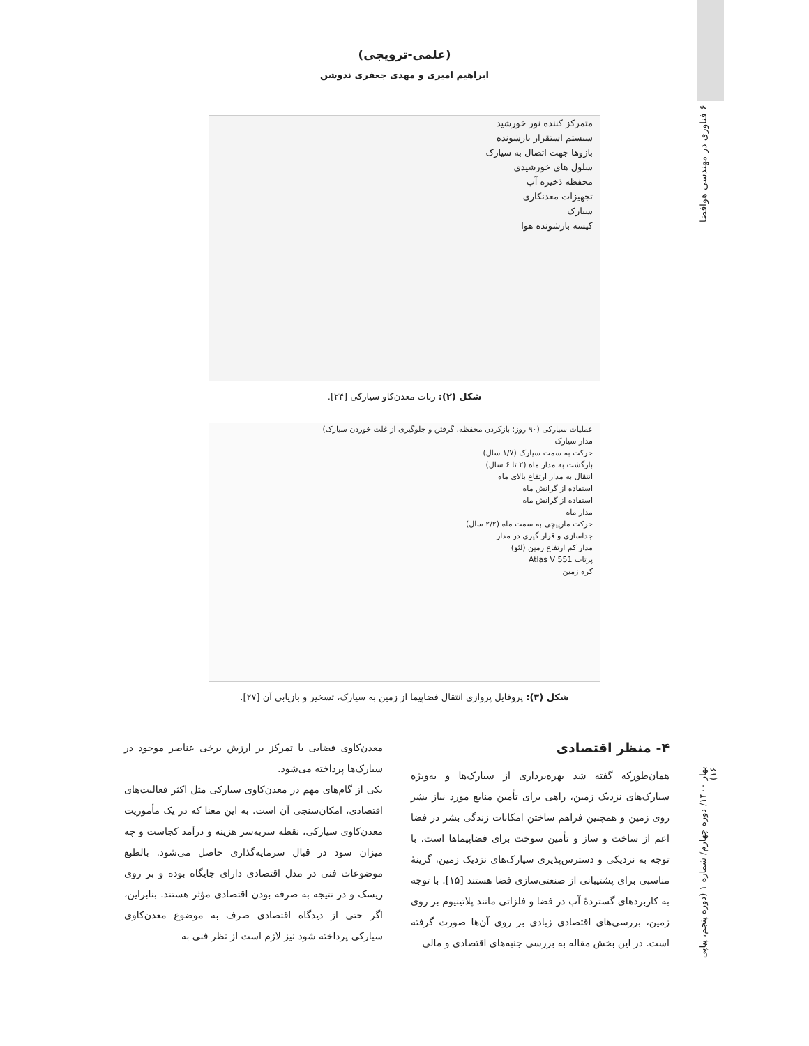۶ فناوری در مهندسی هوافضا
بهار ۱۴۰۰/ دوره چهارم/ شماره ۱ (دوره پنجم، پیاپی ۱۶)
(علمی-ترویجی)
ابراهیم امیری و مهدی جعفری ندوشن
متمرکز کننده نور خورشید
سیستم استقرار بازشونده
بازوها جهت اتصال به سیارک
سلول های خورشیدی
محفظه ذخیره آب
تجهیزات معدنکاری
سیارک
کیسه بازشونده هوا
شکل (۲): ربات معدن‌کاو سیارکی [۲۴].
عملیات سیارکی (۹۰ روز: بازکردن محفظه، گرفتن و جلوگیری از غلت خوردن سیارک)
مدار سیارک
حرکت به سمت سیارک (۱/۷ سال)
بازگشت به مدار ماه (۲ تا ۶ سال)
انتقال به مدار ارتفاع بالای ماه
استفاده از گرانش ماه
استفاده از گرانش ماه
مدار ماه
حرکت مارپیچی به سمت ماه (۲/۲ سال)
جداسازی و قرار گیری در مدار
مدار کم ارتفاع زمین (لئو)
پرتاب Atlas V 551
کره زمین
شکل (۳): پروفایل پروازی انتقال فضاپیما از زمین به سیارک، تسخیر و بازیابی آن [۲۷].
۴- منظر اقتصادی
همان‌طورکه گفته شد بهره‌برداری از سیارک‌ها و به‌ویژه سیارک‌های نزدیک زمین، راهی برای تأمین منابع مورد نیاز بشر روی زمین و همچنین فراهم ساختن امکانات زندگی بشر در فضا اعم از ساخت و ساز و تأمین سوخت برای فضاپیماها است. با توجه به نزدیکی و دسترس‌پذیری سیارک‌های نزدیک زمین، گزینهٔ مناسبی برای پشتیبانی از صنعتی‌سازی فضا هستند [۱۵]. با توجه به کاربردهای گستردهٔ آب در فضا و فلزاتی مانند پلاتینیوم بر روی زمین، بررسی‌های اقتصادی زیادی بر روی آن‌ها صورت گرفته است. در این بخش مقاله به بررسی جنبه‌های اقتصادی و مالی
معدن‌کاوی فضایی با تمرکز بر ارزش برخی عناصر موجود در سیارک‌ها پرداخته می‌شود.
یکی از گام‌های مهم در معدن‌کاوی سیارکی مثل اکثر فعالیت‌های اقتصادی، امکان‌سنجی آن است. به این معنا که در یک مأموریت معدن‌کاوی سیارکی، نقطه سربه‌سر هزینه و درآمد کجاست و چه میزان سود در قبال سرمایه‌گذاری حاصل می‌شود. بالطبع موضوعات فنی در مدل اقتصادی دارای جایگاه بوده و بر روی ریسک و در نتیجه به صرفه بودن اقتصادی مؤثر هستند. بنابراین، اگر حتی از دیدگاه اقتصادی صرف به موضوع معدن‌کاوی سیارکی پرداخته شود نیز لازم است از نظر فنی به